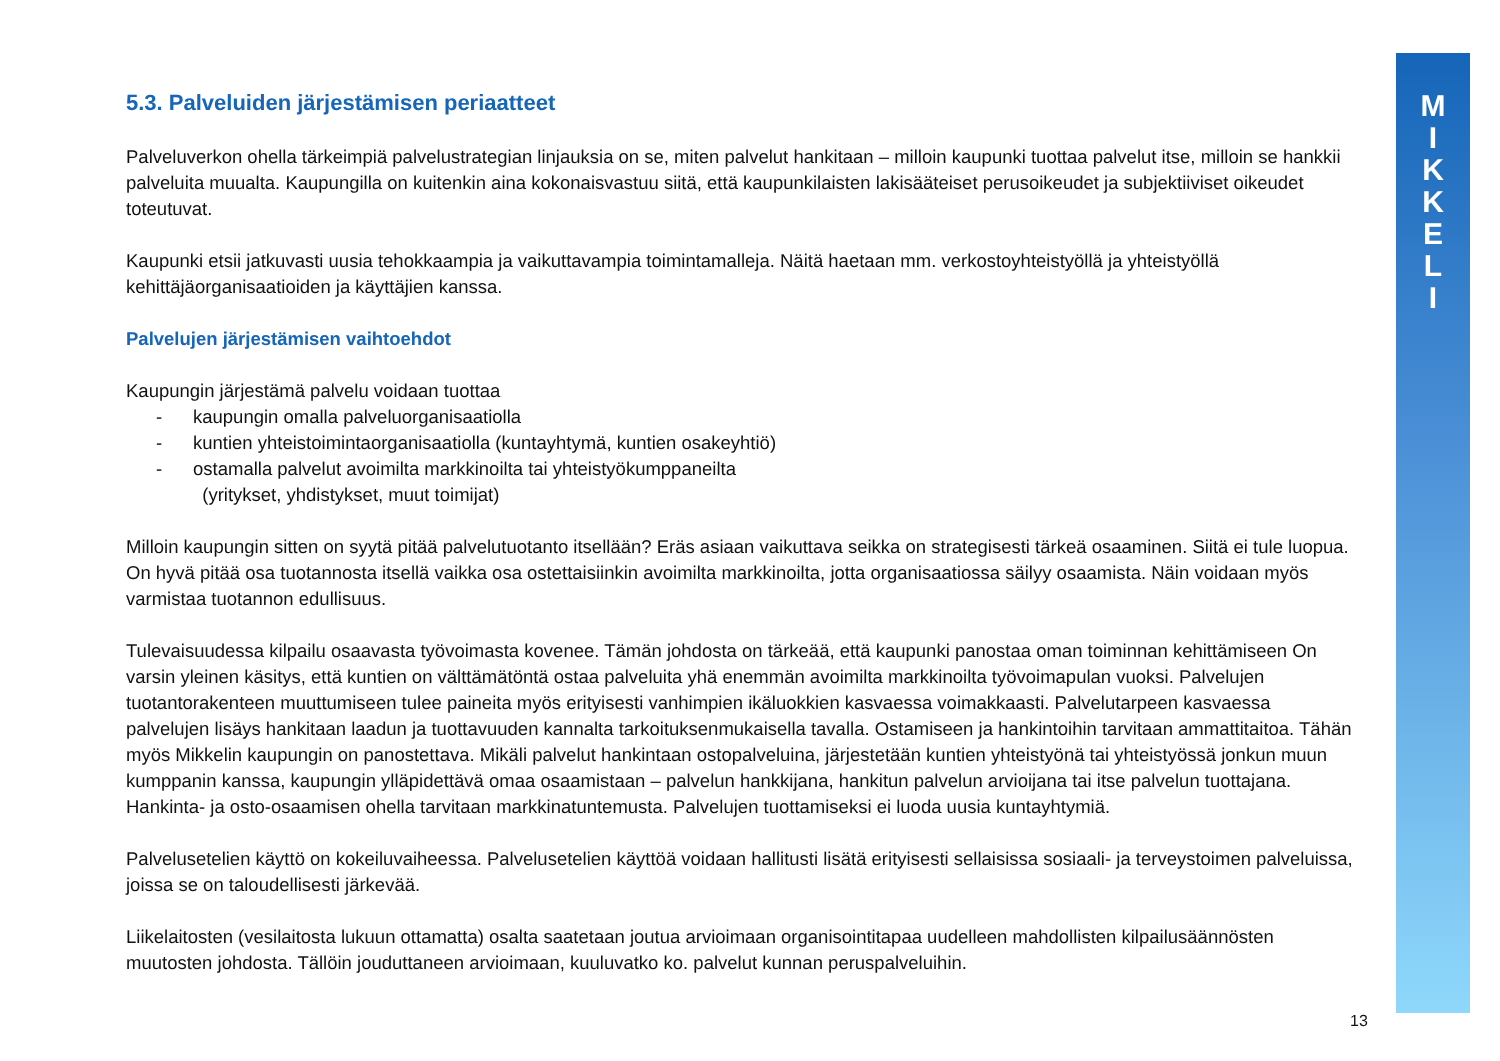M
I
K
K
E
L
I
5.3. Palveluiden järjestämisen periaatteet
Palveluverkon ohella tärkeimpiä palvelustrategian linjauksia on se, miten palvelut hankitaan – milloin kaupunki tuottaa palvelut itse, milloin se hankkii palveluita muualta. Kaupungilla on kuitenkin aina kokonaisvastuu siitä, että kaupunkilaisten lakisääteiset perusoikeudet ja subjektiiviset oikeudet toteutuvat.
Kaupunki etsii jatkuvasti uusia tehokkaampia ja vaikuttavampia toimintamalleja. Näitä haetaan mm. verkostoyhteistyöllä ja yhteistyöllä kehittäjäorganisaatioiden ja käyttäjien kanssa.
Palvelujen järjestämisen vaihtoehdot
Kaupungin järjestämä palvelu voidaan tuottaa
- kaupungin omalla palveluorganisaatiolla
- kuntien yhteistoimintaorganisaatiolla (kuntayhtymä, kuntien osakeyhtiö)
- ostamalla palvelut avoimilta markkinoilta tai yhteistyökumppaneilta
(yritykset, yhdistykset, muut toimijat)
Milloin kaupungin sitten on syytä pitää palvelutuotanto itsellään? Eräs asiaan vaikuttava seikka on strategisesti tärkeä osaaminen. Siitä ei tule luopua. On hyvä pitää osa tuotannosta itsellä vaikka osa ostettaisiinkin avoimilta markkinoilta, jotta organisaatiossa säilyy osaamista. Näin voidaan myös varmistaa tuotannon edullisuus.
Tulevaisuudessa kilpailu osaavasta työvoimasta kovenee. Tämän johdosta on tärkeää, että kaupunki panostaa oman toiminnan kehittämiseen On varsin yleinen käsitys, että kuntien on välttämätöntä ostaa palveluita yhä enemmän avoimilta markkinoilta työvoimapulan vuoksi. Palvelujen tuotantorakenteen muuttumiseen tulee paineita myös erityisesti vanhimpien ikäluokkien kasvaessa voimakkaasti. Palvelutarpeen kasvaessa palvelujen lisäys hankitaan laadun ja tuottavuuden kannalta tarkoituksenmukaisella tavalla. Ostamiseen ja hankintoihin tarvitaan ammattitaitoa. Tähän myös Mikkelin kaupungin on panostettava. Mikäli palvelut hankintaan ostopalveluina, järjestetään kuntien yhteistyönä tai yhteistyössä jonkun muun kumppanin kanssa, kaupungin ylläpidettävä omaa osaamistaan – palvelun hankkijana, hankitun palvelun arvioijana tai itse palvelun tuottajana. Hankinta- ja osto-osaamisen ohella tarvitaan markkinatuntemusta. Palvelujen tuottamiseksi ei luoda uusia kuntayhtymiä.
Palvelusetelien käyttö on kokeiluvaiheessa. Palvelusetelien käyttöä voidaan hallitusti lisätä erityisesti sellaisissa sosiaali- ja terveystoimen palveluissa, joissa se on taloudellisesti järkevää.
Liikelaitosten (vesilaitosta lukuun ottamatta) osalta saatetaan joutua arvioimaan organisointitapaa uudelleen mahdollisten kilpailusäännösten muutosten johdosta. Tällöin jouduttaneen arvioimaan, kuuluvatko ko. palvelut kunnan peruspalveluihin.
13